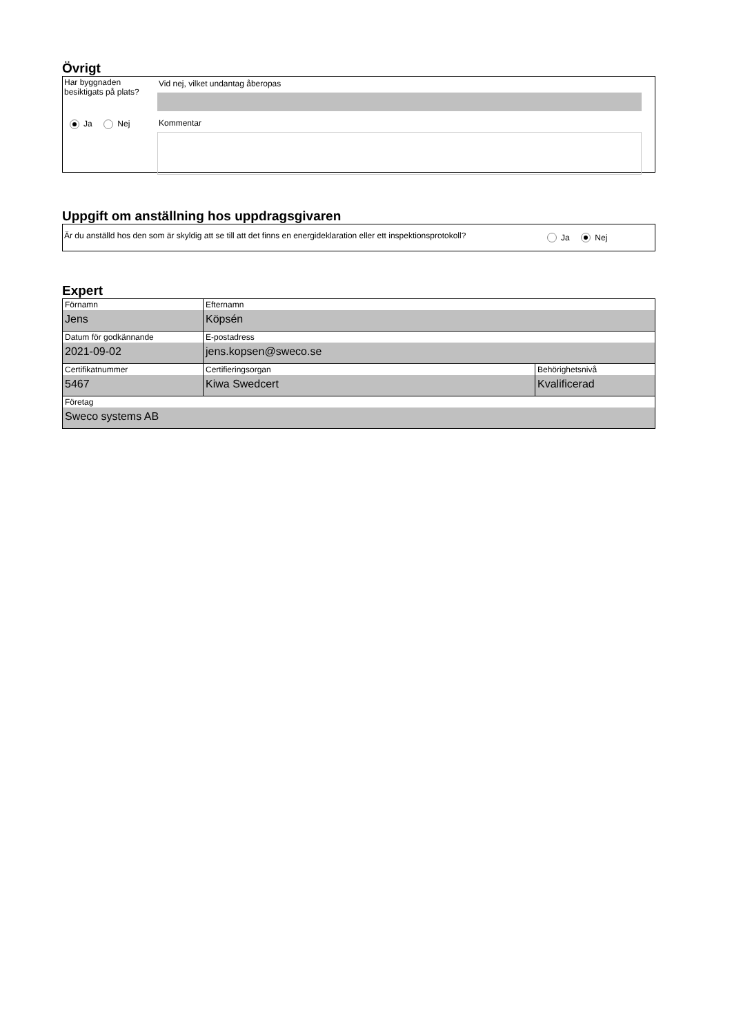Övrigt
Har byggnaden
besiktigats på plats?
Ja Nej
Vid nej, vilket undantag åberopas
Kommentar
Uppgift om anställning hos uppdragsgivaren
Är du anställd hos den som är skyldig att se till att det finns en energideklaration eller ett inspektionsprotokoll?
Ja Nej
Expert
| Förnamn Jens | Efternamn Köpsén | |
| Datum för godkännande 2021-09-02 | E-postadress jens.kopsen@sweco.se | |
| Certifikatnummer 5467 | Certifieringsorgan Kiwa Swedcert | Behörighetsnivå Kvalificerad |
| Företag Sweco systems AB | | |